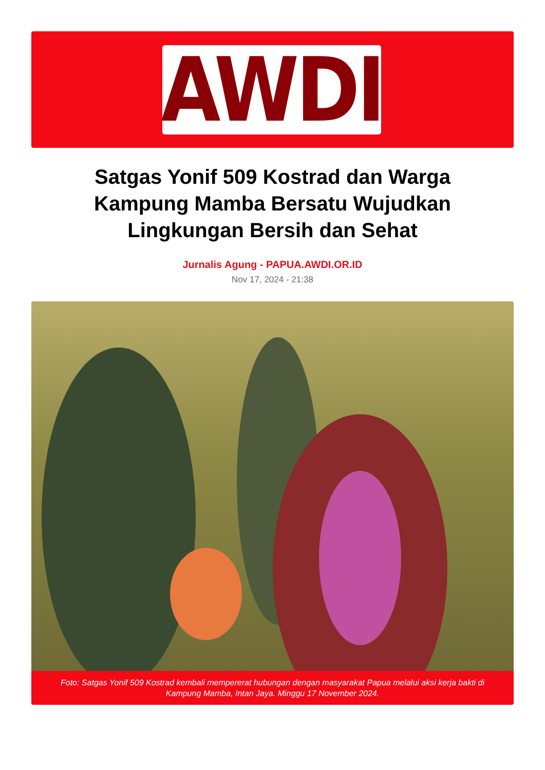AWDI
Satgas Yonif 509 Kostrad dan Warga Kampung Mamba Bersatu Wujudkan Lingkungan Bersih dan Sehat
Jurnalis Agung - PAPUA.AWDI.OR.ID
Nov 17, 2024 - 21:38
Foto: Satgas Yonif 509 Kostrad kembali mempererat hubungan dengan masyarakat Papua melalui aksi kerja bakti di Kampung Mamba, Intan Jaya. Minggu 17 November 2024.